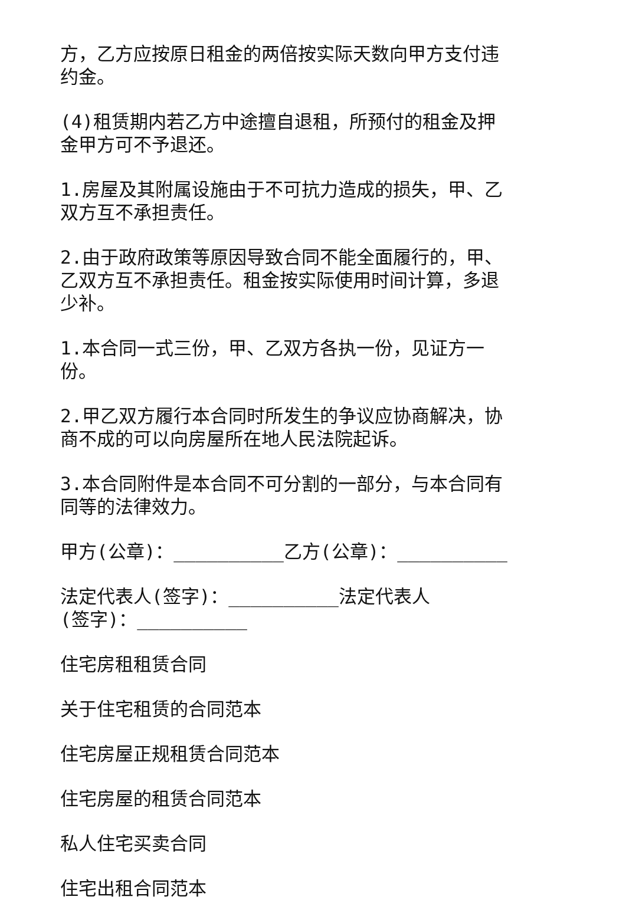方，乙方应按原日租金的两倍按实际天数向甲方支付违约金。
(4)租赁期内若乙方中途擅自退租，所预付的租金及押金甲方可不予退还。
1.房屋及其附属设施由于不可抗力造成的损失，甲、乙双方互不承担责任。
2.由于政府政策等原因导致合同不能全面履行的，甲、乙双方互不承担责任。租金按实际使用时间计算，多退少补。
1.本合同一式三份，甲、乙双方各执一份，见证方一份。
2.甲乙双方履行本合同时所发生的争议应协商解决，协商不成的可以向房屋所在地人民法院起诉。
3.本合同附件是本合同不可分割的一部分，与本合同有同等的法律效力。
甲方(公章)：__________乙方(公章)：__________
法定代表人(签字)：__________法定代表人(签字)：__________
住宅房租租赁合同
关于住宅租赁的合同范本
住宅房屋正规租赁合同范本
住宅房屋的租赁合同范本
私人住宅买卖合同
住宅出租合同范本